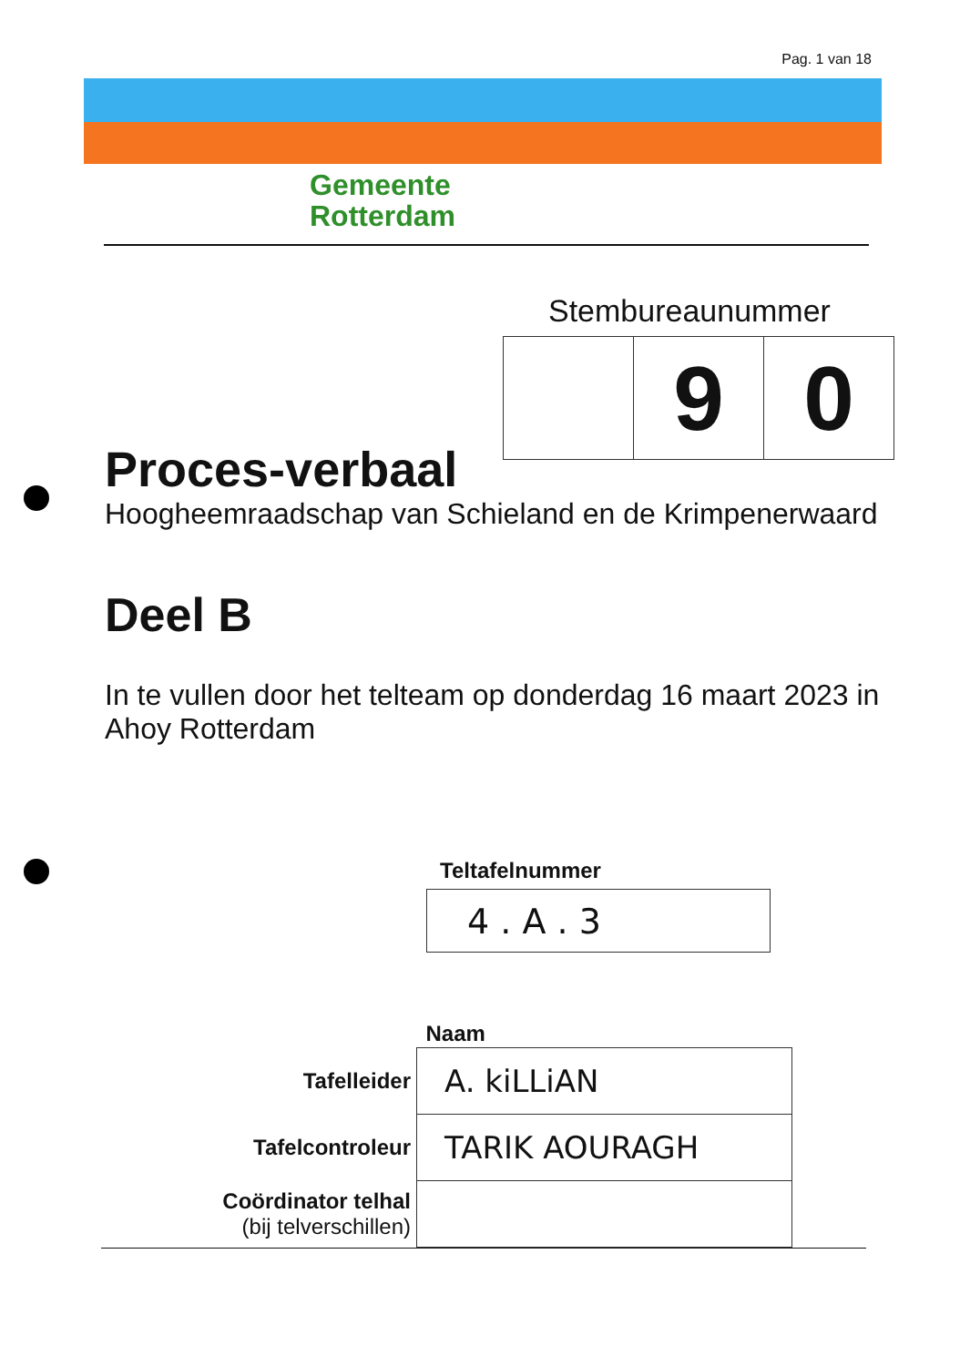Pag. 1 van 18
Gemeente
Rotterdam
Stembureaunummer
| | 9 | 0 |
Proces-verbaal
Hoogheemraadschap van Schieland en de Krimpenerwaard
Deel B
In te vullen door het telteam op donderdag 16 maart 2023 in Ahoy Rotterdam
Teltafelnummer
4 . A . 3
| | Naam |
| Tafelleider | A. kiLLiAN |
| Tafelcontroleur | TARIK AOURAGH |
| Coördinator telhal (bij telverschillen) | |